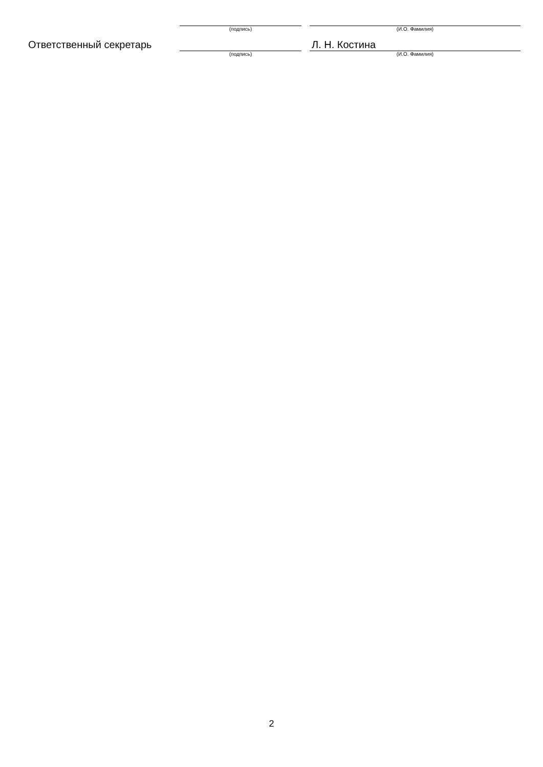| | (подпись) | | (И.О. Фамилия) |
| Ответственный секретарь | | | Л. Н. Костина |
| | (подпись) | | (И.О. Фамилия) |
2